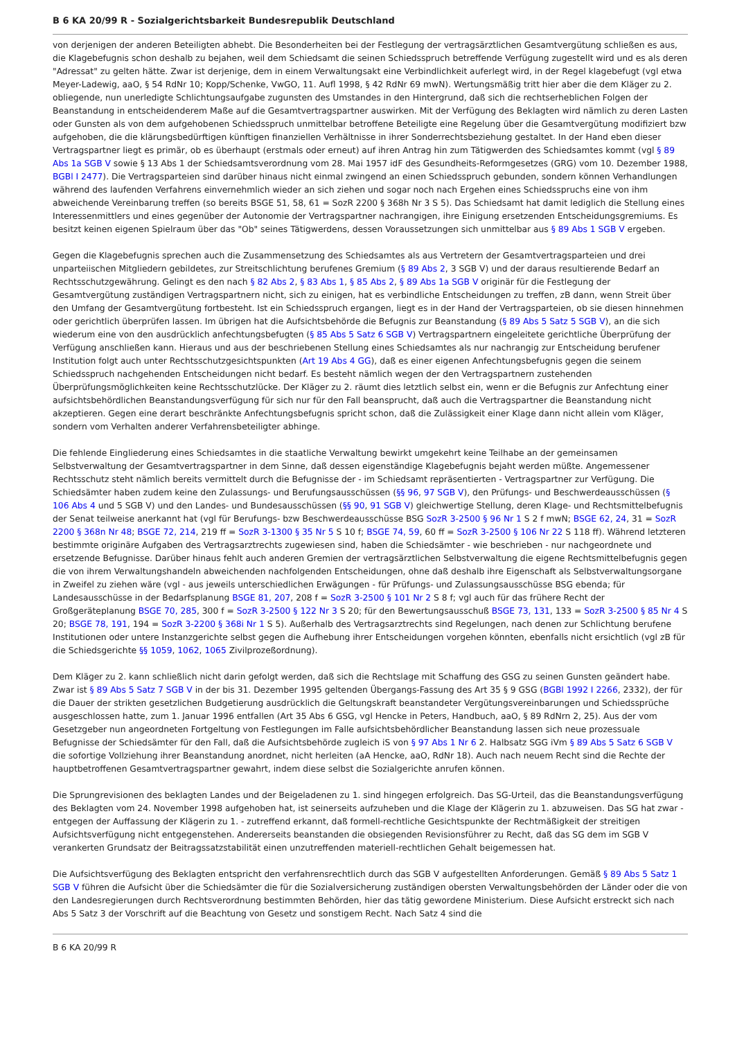B 6 KA 20/99 R - Sozialgerichtsbarkeit Bundesrepublik Deutschland
von derjenigen der anderen Beteiligten abhebt. Die Besonderheiten bei der Festlegung der vertragsärztlichen Gesamtvergütung schließen es aus, die Klagebefugnis schon deshalb zu bejahen, weil dem Schiedsamt die seinen Schiedsspruch betreffende Verfügung zugestellt wird und es als deren "Adressat" zu gelten hätte. Zwar ist derjenige, dem in einem Verwaltungsakt eine Verbindlichkeit auferlegt wird, in der Regel klagebefugt (vgl etwa Meyer-Ladewig, aaO, § 54 RdNr 10; Kopp/Schenke, VwGO, 11. Aufl 1998, § 42 RdNr 69 mwN). Wertungsmäßig tritt hier aber die dem Kläger zu 2. obliegende, nun unerledigte Schlichtungsaufgabe zugunsten des Umstandes in den Hintergrund, daß sich die rechtserheblichen Folgen der Beanstandung in entscheidenderem Maße auf die Gesamtvertragspartner auswirken. Mit der Verfügung des Beklagten wird nämlich zu deren Lasten oder Gunsten als von dem aufgehobenen Schiedsspruch unmittelbar betroffene Beteiligte eine Regelung über die Gesamtvergütung modifiziert bzw aufgehoben, die die klärungsbedürftigen künftigen finanziellen Verhältnisse in ihrer Sonderrechtsbeziehung gestaltet. In der Hand eben dieser Vertragspartner liegt es primär, ob es überhaupt (erstmals oder erneut) auf ihren Antrag hin zum Tätigwerden des Schiedsamtes kommt (vgl § 89 Abs 1a SGB V sowie § 13 Abs 1 der Schiedsamtsverordnung vom 28. Mai 1957 idF des Gesundheits-Reformgesetzes (GRG) vom 10. Dezember 1988, BGBl I 2477). Die Vertragsparteien sind darüber hinaus nicht einmal zwingend an einen Schiedsspruch gebunden, sondern können Verhandlungen während des laufenden Verfahrens einvernehmlich wieder an sich ziehen und sogar noch nach Ergehen eines Schiedsspruchs eine von ihm abweichende Vereinbarung treffen (so bereits BSGE 51, 58, 61 = SozR 2200 § 368h Nr 3 S 5). Das Schiedsamt hat damit lediglich die Stellung eines Interessenmittlers und eines gegenüber der Autonomie der Vertragspartner nachrangigen, ihre Einigung ersetzenden Entscheidungsgremiums. Es besitzt keinen eigenen Spielraum über das "Ob" seines Tätigwerdens, dessen Voraussetzungen sich unmittelbar aus § 89 Abs 1 SGB V ergeben.
Gegen die Klagebefugnis sprechen auch die Zusammensetzung des Schiedsamtes als aus Vertretern der Gesamtvertragsparteien und drei unparteiischen Mitgliedern gebildetes, zur Streitschlichtung berufenes Gremium (§ 89 Abs 2, 3 SGB V) und der daraus resultierende Bedarf an Rechtsschutzgewährung. Gelingt es den nach § 82 Abs 2, § 83 Abs 1, § 85 Abs 2, § 89 Abs 1a SGB V originär für die Festlegung der Gesamtvergütung zuständigen Vertragspartnern nicht, sich zu einigen, hat es verbindliche Entscheidungen zu treffen, zB dann, wenn Streit über den Umfang der Gesamtvergütung fortbesteht. Ist ein Schiedsspruch ergangen, liegt es in der Hand der Vertragsparteien, ob sie diesen hinnehmen oder gerichtlich überprüfen lassen. Im übrigen hat die Aufsichtsbehörde die Befugnis zur Beanstandung (§ 89 Abs 5 Satz 5 SGB V), an die sich wiederum eine von den ausdrücklich anfechtungsbefugten (§ 85 Abs 5 Satz 6 SGB V) Vertragspartnern eingeleitete gerichtliche Überprüfung der Verfügung anschließen kann. Hieraus und aus der beschriebenen Stellung eines Schiedsamtes als nur nachrangig zur Entscheidung berufener Institution folgt auch unter Rechtsschutzgesichtspunkten (Art 19 Abs 4 GG), daß es einer eigenen Anfechtungsbefugnis gegen die seinem Schiedsspruch nachgehenden Entscheidungen nicht bedarf. Es besteht nämlich wegen der den Vertragspartnern zustehenden Überprüfungsmöglichkeiten keine Rechtsschutzlücke. Der Kläger zu 2. räumt dies letztlich selbst ein, wenn er die Befugnis zur Anfechtung einer aufsichtsbehördlichen Beanstandungsverfügung für sich nur für den Fall beansprucht, daß auch die Vertragspartner die Beanstandung nicht akzeptieren. Gegen eine derart beschränkte Anfechtungsbefugnis spricht schon, daß die Zulässigkeit einer Klage dann nicht allein vom Kläger, sondern vom Verhalten anderer Verfahrensbeteiligter abhinge.
Die fehlende Eingliederung eines Schiedsamtes in die staatliche Verwaltung bewirkt umgekehrt keine Teilhabe an der gemeinsamen Selbstverwaltung der Gesamtvertragspartner in dem Sinne, daß dessen eigenständige Klagebefugnis bejaht werden müßte. Angemessener Rechtsschutz steht nämlich bereits vermittelt durch die Befugnisse der - im Schiedsamt repräsentierten - Vertragspartner zur Verfügung. Die Schiedsämter haben zudem keine den Zulassungs- und Berufungsausschüssen (§§ 96, 97 SGB V), den Prüfungs- und Beschwerdeausschüssen (§ 106 Abs 4 und 5 SGB V) und den Landes- und Bundesausschüssen (§§ 90, 91 SGB V) gleichwertige Stellung, deren Klage- und Rechtsmittelbefugnis der Senat teilweise anerkannt hat (vgl für Berufungs- bzw Beschwerdeausschüsse BSG SozR 3-2500 § 96 Nr 1 S 2 f mwN; BSGE 62, 24, 31 = SozR 2200 § 368n Nr 48; BSGE 72, 214, 219 ff = SozR 3-1300 § 35 Nr 5 S 10 f; BSGE 74, 59, 60 ff = SozR 3-2500 § 106 Nr 22 S 118 ff). Während letzteren bestimmte originäre Aufgaben des Vertragsarztrechts zugewiesen sind, haben die Schiedsämter - wie beschrieben - nur nachgeordnete und ersetzende Befugnisse. Darüber hinaus fehlt auch anderen Gremien der vertragsärztlichen Selbstverwaltung die eigene Rechtsmittelbefugnis gegen die von ihrem Verwaltungshandeln abweichenden nachfolgenden Entscheidungen, ohne daß deshalb ihre Eigenschaft als Selbstverwaltungsorgane in Zweifel zu ziehen wäre (vgl - aus jeweils unterschiedlichen Erwägungen - für Prüfungs- und Zulassungsausschüsse BSG ebenda; für Landesausschüsse in der Bedarfsplanung BSGE 81, 207, 208 f = SozR 3-2500 § 101 Nr 2 S 8 f; vgl auch für das frühere Recht der Großgeräteplanung BSGE 70, 285, 300 f = SozR 3-2500 § 122 Nr 3 S 20; für den Bewertungsausschuß BSGE 73, 131, 133 = SozR 3-2500 § 85 Nr 4 S 20; BSGE 78, 191, 194 = SozR 3-2200 § 368i Nr 1 S 5). Außerhalb des Vertragsarztrechts sind Regelungen, nach denen zur Schlichtung berufene Institutionen oder untere Instanzgerichte selbst gegen die Aufhebung ihrer Entscheidungen vorgehen könnten, ebenfalls nicht ersichtlich (vgl zB für die Schiedsgerichte §§ 1059, 1062, 1065 Zivilprozeßordnung).
Dem Kläger zu 2. kann schließlich nicht darin gefolgt werden, daß sich die Rechtslage mit Schaffung des GSG zu seinen Gunsten geändert habe. Zwar ist § 89 Abs 5 Satz 7 SGB V in der bis 31. Dezember 1995 geltenden Übergangs-Fassung des Art 35 § 9 GSG (BGBl 1992 I 2266, 2332), der für die Dauer der strikten gesetzlichen Budgetierung ausdrücklich die Geltungskraft beanstandeter Vergütungsvereinbarungen und Schiedssprüche ausgeschlossen hatte, zum 1. Januar 1996 entfallen (Art 35 Abs 6 GSG, vgl Hencke in Peters, Handbuch, aaO, § 89 RdNrn 2, 25). Aus der vom Gesetzgeber nun angeordneten Fortgeltung von Festlegungen im Falle aufsichtsbehördlicher Beanstandung lassen sich neue prozessuale Befugnisse der Schiedsämter für den Fall, daß die Aufsichtsbehörde zugleich iS von § 97 Abs 1 Nr 6 2. Halbsatz SGG iVm § 89 Abs 5 Satz 6 SGB V die sofortige Vollziehung ihrer Beanstandung anordnet, nicht herleiten (aA Hencke, aaO, RdNr 18). Auch nach neuem Recht sind die Rechte der hauptbetroffenen Gesamtvertragspartner gewahrt, indem diese selbst die Sozialgerichte anrufen können.
Die Sprungrevisionen des beklagten Landes und der Beigeladenen zu 1. sind hingegen erfolgreich. Das SG-Urteil, das die Beanstandungsverfügung des Beklagten vom 24. November 1998 aufgehoben hat, ist seinerseits aufzuheben und die Klage der Klägerin zu 1. abzuweisen. Das SG hat zwar - entgegen der Auffassung der Klägerin zu 1. - zutreffend erkannt, daß formell-rechtliche Gesichtspunkte der Rechtmäßigkeit der streitigen Aufsichtsverfügung nicht entgegenstehen. Andererseits beanstanden die obsiegenden Revisionsführer zu Recht, daß das SG dem im SGB V verankerten Grundsatz der Beitragssatzstabilität einen unzutreffenden materiell-rechtlichen Gehalt beigemessen hat.
Die Aufsichtsverfügung des Beklagten entspricht den verfahrensrechtlich durch das SGB V aufgestellten Anforderungen. Gemäß § 89 Abs 5 Satz 1 SGB V führen die Aufsicht über die Schiedsämter die für die Sozialversicherung zuständigen obersten Verwaltungsbehörden der Länder oder die von den Landesregierungen durch Rechtsverordnung bestimmten Behörden, hier das tätig gewordene Ministerium. Diese Aufsicht erstreckt sich nach Abs 5 Satz 3 der Vorschrift auf die Beachtung von Gesetz und sonstigem Recht. Nach Satz 4 sind die
B 6 KA 20/99 R